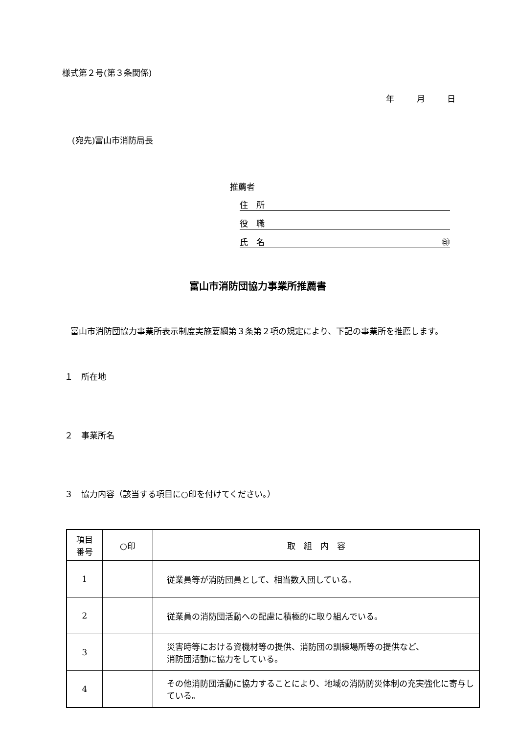様式第２号(第３条関係)
年 月 日
(宛先)富山市消防局長
推薦者
住　所
役　職
氏　名 ㊞
富山市消防団協力事業所推薦書
　富山市消防団協力事業所表示制度実施要綱第３条第２項の規定により、下記の事業所を推薦します。
１　所在地
２　事業所名
３　協力内容（該当する項目に○印を付けてください。）
| 項目 番号 | ○印 | 取 組 内 容 |
| --- | --- | --- |
| 1 | | 従業員等が消防団員として、相当数入団している。 |
| 2 | | 従業員の消防団活動への配慮に積極的に取り組んでいる。 |
| 3 | | 災害時等における資機材等の提供、消防団の訓練場所等の提供など、 消防団活動に協力をしている。 |
| 4 | | その他消防団活動に協力することにより、地域の消防防災体制の充実強化に寄与している。 |